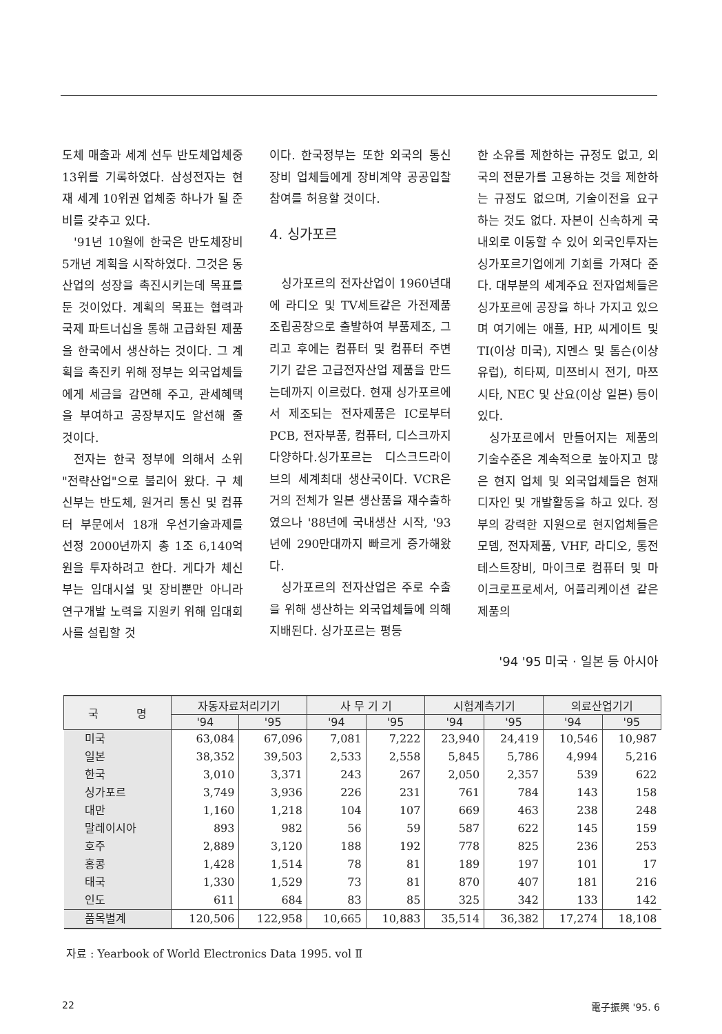도체 매출과 세계 선두 반도체업체중 13위를 기록하였다. 삼성전자는 현재 세계 10위권 업체중 하나가 될 준비를 갖추고 있다.
'91년 10월에 한국은 반도체장비 5개년 계획을 시작하였다. 그것은 동산업의 성장을 촉진시키는데 목표를 둔 것이었다. 계획의 목표는 협력과 국제 파트너십을 통해 고급화된 제품을 한국에서 생산하는 것이다. 그 계획을 촉진키 위해 정부는 외국업체들에게 세금을 감면해 주고, 관세혜택을 부여하고 공장부지도 알선해 줄 것이다.
전자는 한국 정부에 의해서 소위 "전략산업"으로 불리어 왔다. 구 체신부는 반도체, 원거리 통신 및 컴퓨터 부문에서 18개 우선기술과제를 선정 2000년까지 총 1조 6,140억원을 투자하려고 한다. 게다가 체신부는 임대시설 및 장비뿐만 아니라 연구개발 노력을 지원키 위해 임대회사를 설립할 것
이다. 한국정부는 또한 외국의 통신장비 업체들에게 장비계약 공공입찰 참여를 허용할 것이다.
4. 싱가포르
싱가포르의 전자산업이 1960년대에 라디오 및 TV세트같은 가전제품 조립공장으로 출발하여 부품제조, 그리고 후에는 컴퓨터 및 컴퓨터 주변기기 같은 고급전자산업 제품을 만드는데까지 이르렀다. 현재 싱가포르에서 제조되는 전자제품은 IC로부터 PCB, 전자부품, 컴퓨터, 디스크까지 다양하다.싱가포르는 디스크드라이브의 세계최대 생산국이다. VCR은 거의 전체가 일본 생산품을 재수출하였으나 '88년에 국내생산 시작, '93년에 290만대까지 빠르게 증가해왔다.
싱가포르의 전자산업은 주로 수출을 위해 생산하는 외국업체들에 의해 지배된다. 싱가포르는 평등
한 소유를 제한하는 규정도 없고, 외국의 전문가를 고용하는 것을 제한하는 규정도 없으며, 기술이전을 요구하는 것도 없다. 자본이 신속하게 국내외로 이동할 수 있어 외국인투자는 싱가포르기업에게 기회를 가져다 준다. 대부분의 세계주요 전자업체들은 싱가포르에 공장을 하나 가지고 있으며 여기에는 애플, HP, 씨게이트 및 TI(이상 미국), 지멘스 및 톰슨(이상 유럽), 히타찌, 미쯔비시 전기, 마쯔시타, NEC 및 산요(이상 일본) 등이 있다.
싱가포르에서 만들어지는 제품의 기술수준은 계속적으로 높아지고 많은 현지 업체 및 외국업체들은 현재 디자인 및 개발활동을 하고 있다. 정부의 강력한 지원으로 현지업체들은 모뎀, 전자제품, VHF, 라디오, 통전테스트장비, 마이크로 컴퓨터 및 마이크로프로세서, 어플리케이션 같은 제품의
'94 '95 미국 · 일본 등 아시아
| 국 명 | 자동자료처리기기 | | 사 무 기 기 | | 시험계측기기 | | 의료산업기기 | |
| --- | --- | --- | --- | --- | --- | --- | --- | --- |
| | '94 | '95 | '94 | '95 | '94 | '95 | '94 | '95 |
| 미국 | 63,084 | 67,096 | 7,081 | 7,222 | 23,940 | 24,419 | 10,546 | 10,987 |
| 일본 | 38,352 | 39,503 | 2,533 | 2,558 | 5,845 | 5,786 | 4,994 | 5,216 |
| 한국 | 3,010 | 3,371 | 243 | 267 | 2,050 | 2,357 | 539 | 622 |
| 싱가포르 | 3,749 | 3,936 | 226 | 231 | 761 | 784 | 143 | 158 |
| 대만 | 1,160 | 1,218 | 104 | 107 | 669 | 463 | 238 | 248 |
| 말레이시아 | 893 | 982 | 56 | 59 | 587 | 622 | 145 | 159 |
| 호주 | 2,889 | 3,120 | 188 | 192 | 778 | 825 | 236 | 253 |
| 홍콩 | 1,428 | 1,514 | 78 | 81 | 189 | 197 | 101 | 17 |
| 태국 | 1,330 | 1,529 | 73 | 81 | 870 | 407 | 181 | 216 |
| 인도 | 611 | 684 | 83 | 85 | 325 | 342 | 133 | 142 |
| 품목별계 | 120,506 | 122,958 | 10,665 | 10,883 | 35,514 | 36,382 | 17,274 | 18,108 |
자료 : Yearbook of World Electronics Data 1995. vol Ⅱ
22 電子振興 '95. 6